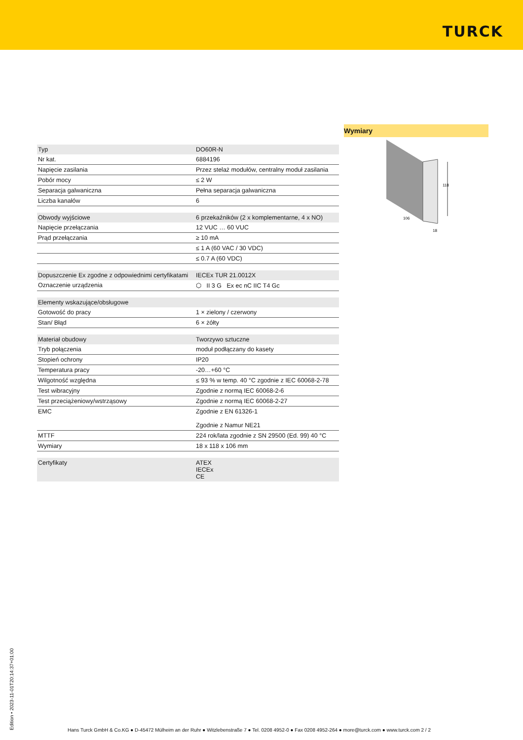TURCK
| Typ | DO60R-N |
| Nr kat. | 6884196 |
| Napięcie zasilania | Przez stelaż modułów, centralny moduł zasilania |
| Pobór mocy | ≤ 2 W |
| Separacja galwaniczna | Pełna separacja galwaniczna |
| Liczba kanałów | 6 |
| Obwody wyjściowe | 6 przekaźników (2 x komplementarne, 4 x NO) |
| Napięcie przełączania | 12 VUC … 60 VUC |
| Prąd przełączania | ≥ 10 mA |
| | ≤ 1 A (60 VAC / 30 VDC) |
| | ≤ 0.7 A (60 VDC) |
| Dopuszczenie Ex zgodne z odpowiednimi certyfikatami | IECEx TUR 21.0012X |
| Oznaczenie urządzenia | ⬡ II 3 G Ex ec nC IIC T4 Gc |
| Elementy wskazujące/obsługowe | |
| Gotowość do pracy | 1 × zielony / czerwony |
| Stan/ Błąd | 6 × żółty |
| Materiał obudowy | Tworzywo sztuczne |
| Tryb połączenia | moduł podłączany do kasety |
| Stopień ochrony | IP20 |
| Temperatura pracy | -20…+60 °C |
| Wilgotność względna | ≤ 93 % w temp. 40 °C zgodnie z IEC 60068-2-78 |
| Test wibracyjny | Zgodnie z normą IEC 60068-2-6 |
| Test przeciążeniowy/wstrząsowy | Zgodnie z normą IEC 60068-2-27 |
| EMC | Zgodnie z EN 61326-1 Zgodnie z Namur NE21 |
| MTTF | 224 rok/lata zgodnie z SN 29500 (Ed. 99) 40 °C |
| Wymiary | 18 x 118 x 106 mm |
| Certyfikaty | ATEX IECEx CE |
Wymiary
118
106
18
Edition • 2023-11-01T20:14:37+01:00
Hans Turck GmbH & Co.KG ● D-45472 Mülheim an der Ruhr ● Witzlebenstraße 7 ● Tel. 0208 4952-0 ● Fax 0208 4952-264 ● more@turck.com ● www.turck.com 2 / 2